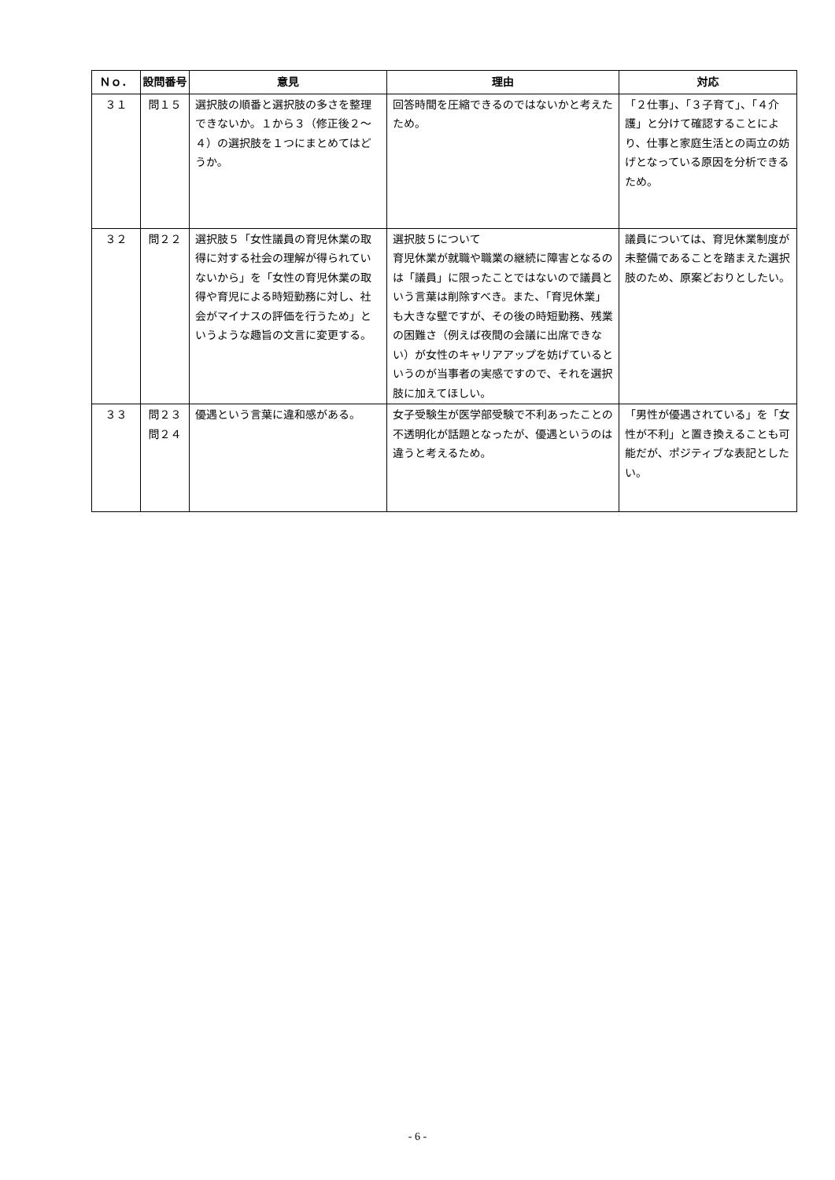| Ｎｏ． | 設問番号 | 意見 | 理由 | 対応 |
| --- | --- | --- | --- | --- |
| ３１ | 問１５ | 選択肢の順番と選択肢の多さを整理できないか。１から３（修正後２～４）の選択肢を１つにまとめてはどうか。 | 回答時間を圧縮できるのではないかと考えたため。 | 「２仕事」、「３子育て」、「４介護」と分けて確認することにより、仕事と家庭生活との両立の妨げとなっている原因を分析できるため。 |
| ３２ | 問２２ | 選択肢５「女性議員の育児休業の取得に対する社会の理解が得られていないから」を「女性の育児休業の取得や育児による時短勤務に対し、社会がマイナスの評価を行うため」というような趣旨の文言に変更する。 | 選択肢５について 育児休業が就職や職業の継続に障害となるのは「議員」に限ったことではないので議員という言葉は削除すべき。また、「育児休業」も大きな壁ですが、その後の時短勤務、残業の困難さ（例えば夜間の会議に出席できない）が女性のキャリアアップを妨げているというのが当事者の実感ですので、それを選択肢に加えてほしい。 | 議員については、育児休業制度が未整備であることを踏まえた選択肢のため、原案どおりとしたい。 |
| ３３ | 問２３ 問２４ | 優遇という言葉に違和感がある。 | 女子受験生が医学部受験で不利あったことの不透明化が話題となったが、優遇というのは違うと考えるため。 | 「男性が優遇されている」を「女性が不利」と置き換えることも可能だが、ポジティブな表記としたい。 |
- 6 -